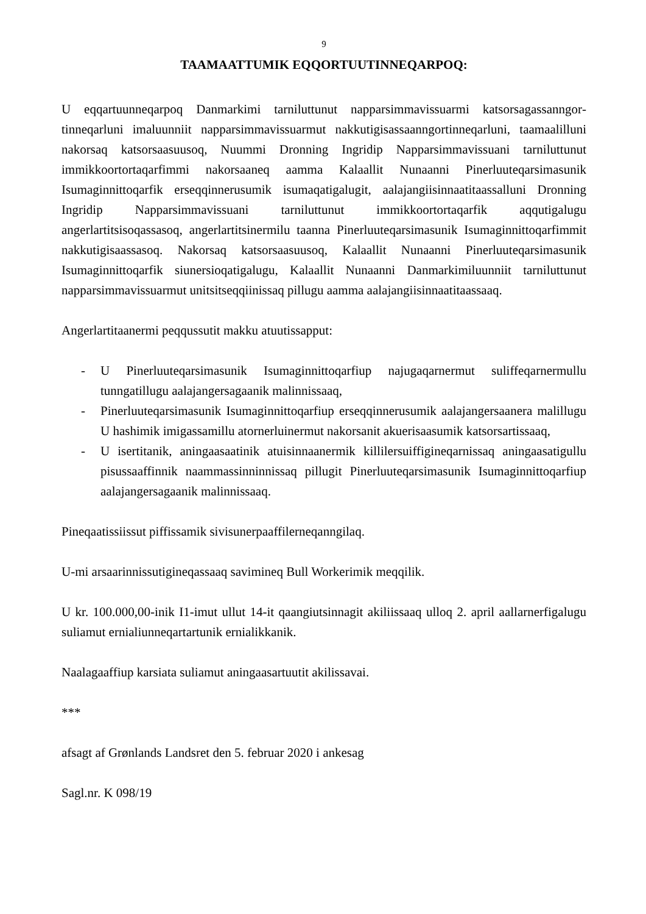9
TAAMAATTUMIK EQQORTUUTINNEQARPOQ:
U eqqartuunneqarpoq Danmarkimi tarniluttunut napparsimmavissuarmi katsorsagassanngor­tinneqarluni imaluunniit napparsimmavissuarmut nakkutigisassaanngortinneqarluni, taamaalilluni nakorsaq katsorsaasuusoq, Nuummi Dronning Ingridip Napparsimmavissuani tarniluttunut immikkoortortaqarfimmi nakorsaaneq aamma Kalaallit Nunaanni Pinerluuteqar­simasunik Isumaginnittoqarfik erseqqinnerusumik isumaqatigalugit, aalajangiisinnaatitaas­salluni Dronning Ingridip Napparsimmavissuani tarniluttunut immikkoortortaqarfik aqquti­galugu angerlartitsisoqassasoq, angerlartitsinermilu taanna Pinerluuteqarsimasunik Isuma­ginnittoqarfimmit nakkutigisaassasoq. Nakorsaq katsorsaasuusoq, Kalaallit Nunaanni Piner­luuteqarsimasunik Isumaginnittoqarfik siunersioqatigalugu, Kalaallit Nunaanni Danmarki­miluunniit tarniluttunut napparsimmavissuarmut unitsitseqqiinissaq pillugu aamma aalajan­giisinnaatitaassaaq.
Angerlartitaanermi peqqussutit makku atuutissapput:
- U Pinerluuteqarsimasunik Isumaginnittoqarfiup najugaqarnermut suliffeqarnermullu tunngatillugu aalajangersagaanik malinnissaaq,
- Pinerluuteqarsimasunik Isumaginnittoqarfiup erseqqinnerusumik aalajangersaanera malillugu U hashimik imigassamillu atornerluinermut nakorsanit akuerisaasumik katsorsartissaaq,
- U isertitanik, aningaasaatinik atuisinnaanermik killilersuiffigineqarnissaq aningaasati­gullu pisussaaffinnik naammassinninnissaq pillugit Pinerluuteqarsimasunik Isumagin­nittoqarfiup aalajangersagaanik malinnissaaq.
Pineqaatissiissut piffissamik sivisunerpaaffilerneqanngilaq.
U-mi arsaarinnissutigineqassaaq savimineq Bull Workerimik meqqilik.
U kr. 100.000,00-inik I1-imut ullut 14-it qaangiutsinnagit akiliissaaq ulloq 2. april aallarner­figalugu suliamut ernialiunneqartartunik ernialikkanik.
Naalagaaffiup karsiata suliamut aningaasartuutit akilissavai.
***
afsagt af Grønlands Landsret den 5. februar 2020 i ankesag
Sagl.nr. K 098/19